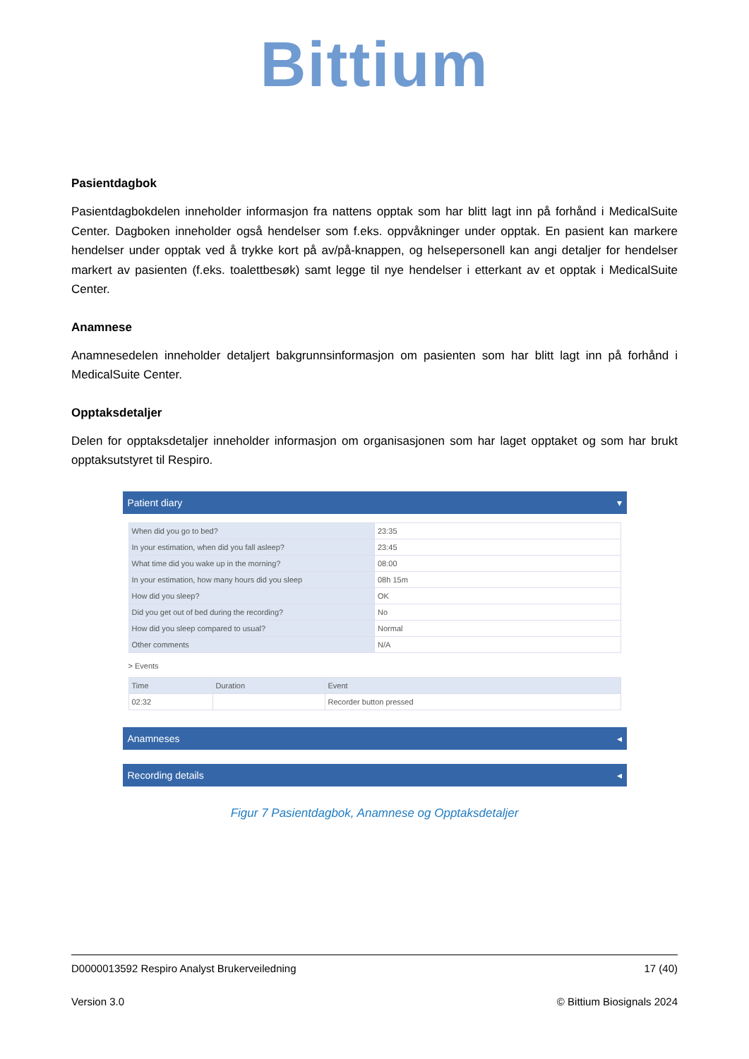Bittium
Pasientdagbok
Pasientdagbokdelen inneholder informasjon fra nattens opptak som har blitt lagt inn på forhånd i MedicalSuite Center. Dagboken inneholder også hendelser som f.eks. oppvåkninger under opptak. En pasient kan markere hendelser under opptak ved å trykke kort på av/på-knappen, og helsepersonell kan angi detaljer for hendelser markert av pasienten (f.eks. toalettbesøk) samt legge til nye hendelser i etterkant av et opptak i MedicalSuite Center.
Anamnese
Anamnesedelen inneholder detaljert bakgrunnsinformasjon om pasienten som har blitt lagt inn på forhånd i MedicalSuite Center.
Opptaksdetaljer
Delen for opptaksdetaljer inneholder informasjon om organisasjonen som har laget opptaket og som har brukt opptaksutstyret til Respiro.
Patient diary ▾
| When did you go to bed? | 23:35 |
| In your estimation, when did you fall asleep? | 23:45 |
| What time did you wake up in the morning? | 08:00 |
| In your estimation, how many hours did you sleep | 08h 15m |
| How did you sleep? | OK |
| Did you get out of bed during the recording? | No |
| How did you sleep compared to usual? | Normal |
| Other comments | N/A |
> Events
| Time | Duration | Event |
| --- | --- | --- |
| 02:32 | | Recorder button pressed |
Anamneses ◂
Recording details ◂
Figur 7 Pasientdagbok, Anamnese og Opptaksdetaljer
D0000013592 Respiro Analyst Brukerveiledning 17 (40)
Version 3.0 © Bittium Biosignals 2024